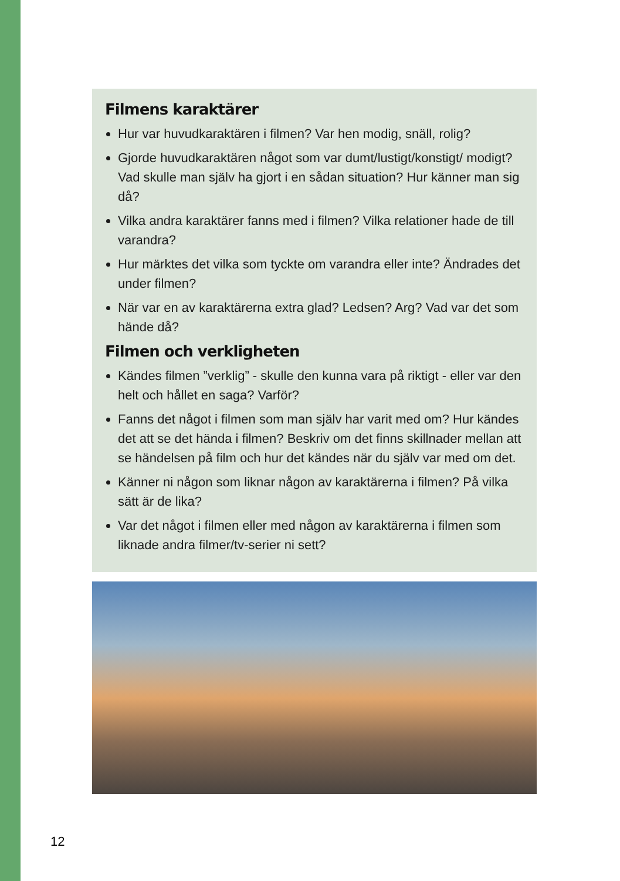Filmens karaktärer
Hur var huvudkaraktären i filmen? Var hen modig, snäll, rolig?
Gjorde huvudkaraktären något som var dumt/lustigt/konstigt/ modigt? Vad skulle man själv ha gjort i en sådan situation? Hur känner man sig då?
Vilka andra karaktärer fanns med i filmen? Vilka relationer hade de till varandra?
Hur märktes det vilka som tyckte om varandra eller inte? Ändrades det under filmen?
När var en av karaktärerna extra glad? Ledsen? Arg? Vad var det som hände då?
Filmen och verkligheten
Kändes filmen ”verklig” - skulle den kunna vara på riktigt - eller var den helt och hållet en saga? Varför?
Fanns det något i filmen som man själv har varit med om? Hur kändes det att se det hända i filmen? Beskriv om det finns skillnader mellan att se händelsen på film och hur det kändes när du själv var med om det.
Känner ni någon som liknar någon av karaktärerna i filmen? På vilka sätt är de lika?
Var det något i filmen eller med någon av karaktärerna i filmen som liknade andra filmer/tv-serier ni sett?
12